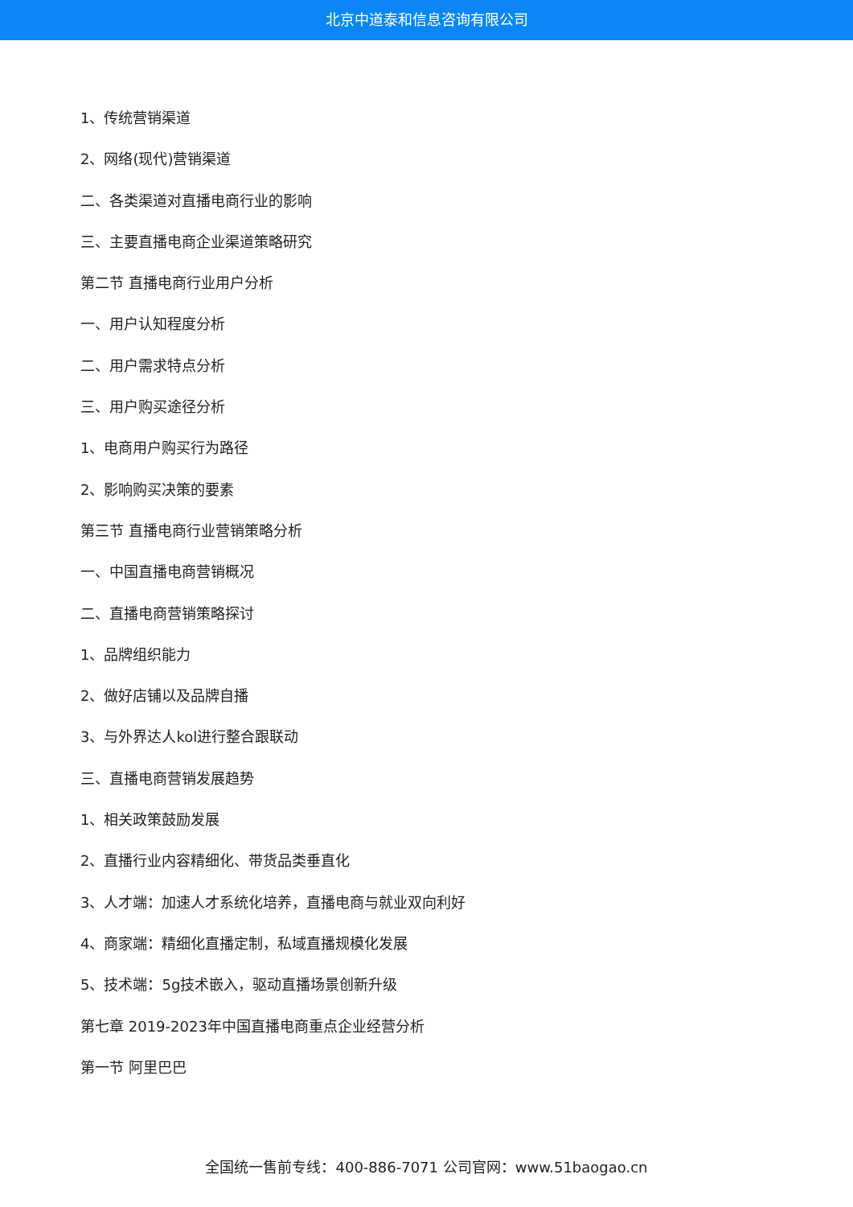北京中道泰和信息咨询有限公司
1、传统营销渠道
2、网络(现代)营销渠道
二、各类渠道对直播电商行业的影响
三、主要直播电商企业渠道策略研究
第二节 直播电商行业用户分析
一、用户认知程度分析
二、用户需求特点分析
三、用户购买途径分析
1、电商用户购买行为路径
2、影响购买决策的要素
第三节 直播电商行业营销策略分析
一、中国直播电商营销概况
二、直播电商营销策略探讨
1、品牌组织能力
2、做好店铺以及品牌自播
3、与外界达人kol进行整合跟联动
三、直播电商营销发展趋势
1、相关政策鼓励发展
2、直播行业内容精细化、带货品类垂直化
3、人才端：加速人才系统化培养，直播电商与就业双向利好
4、商家端：精细化直播定制，私域直播规模化发展
5、技术端：5g技术嵌入，驱动直播场景创新升级
第七章 2019-2023年中国直播电商重点企业经营分析
第一节 阿里巴巴
全国统一售前专线：400-886-7071 公司官网：www.51baogao.cn